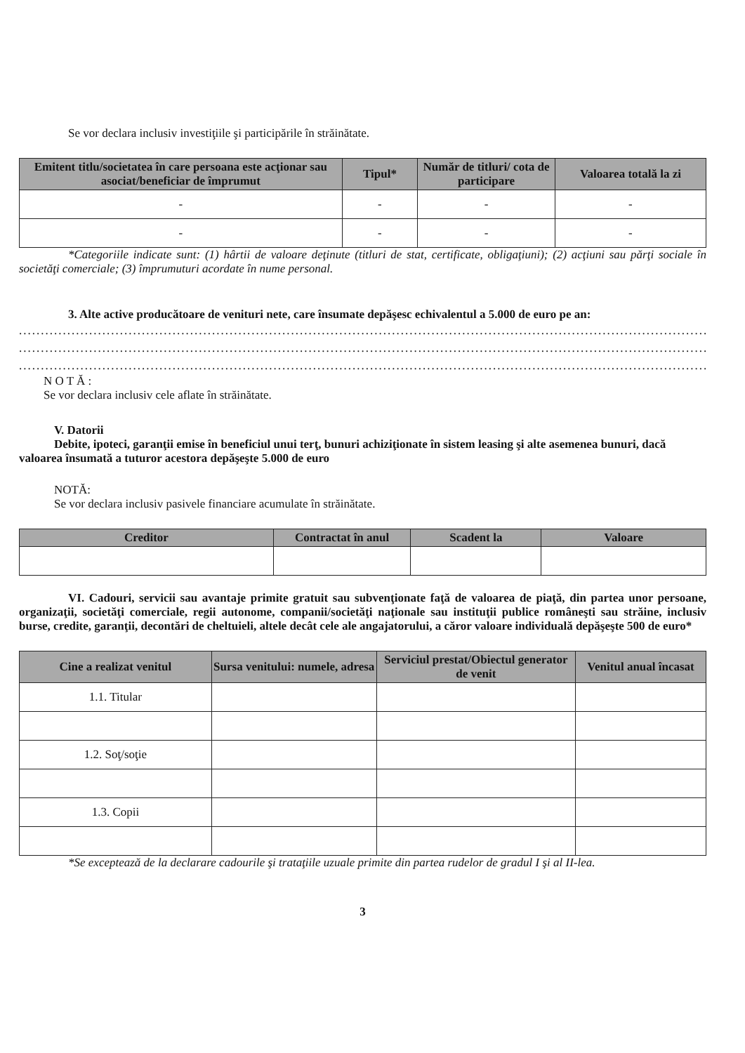Se vor declara inclusiv investiţiile şi participările în străinătate.
| Emitent titlu/societatea în care persoana este acţionar sau asociat/beneficiar de împrumut | Tipul* | Număr de titluri/ cota de participare | Valoarea totală la zi |
| --- | --- | --- | --- |
| - | - | - | - |
| - | - | - | - |
*Categoriile indicate sunt: (1) hârtii de valoare deţinute (titluri de stat, certificate, obligaţiuni); (2) acţiuni sau părţi sociale în societăţi comerciale; (3) împrumuturi acordate în nume personal.
3. Alte active producătoare de venituri nete, care însumate depăşesc echivalentul a 5.000 de euro pe an:
................................................................................................................................................................
................................................................................................................................................................
................................................................................................................................................................
N O T Ă :
Se vor declara inclusiv cele aflate în străinătate.
V. Datorii
Debite, ipoteci, garanţii emise în beneficiul unui terţ, bunuri achiziţionate în sistem leasing şi alte asemenea bunuri, dacă valoarea însumată a tuturor acestora depăşeşte 5.000 de euro
NOTĂ:
Se vor declara inclusiv pasivele financiare acumulate în străinătate.
| Creditor | Contractat în anul | Scadent la | Valoare |
| --- | --- | --- | --- |
VI. Cadouri, servicii sau avantaje primite gratuit sau subvenţionate faţă de valoarea de piaţă, din partea unor persoane, organizaţii, societăţi comerciale, regii autonome, companii/societăţi naţionale sau instituţii publice româneşti sau străine, inclusiv burse, credite, garanţii, decontări de cheltuieli, altele decât cele ale angajatorului, a căror valoare individuală depăşeşte 500 de euro*
| Cine a realizat venitul | Sursa venitului: numele, adresa | Serviciul prestat/Obiectul generator de venit | Venitul anual încasat |
| --- | --- | --- | --- |
| 1.1. Titular | | | |
| 1.2. Soţ/soţie | | | |
| 1.3. Copii | | | |
*Se exceptează de la declarare cadourile şi trataţiile uzuale primite din partea rudelor de gradul I şi al II-lea.
3